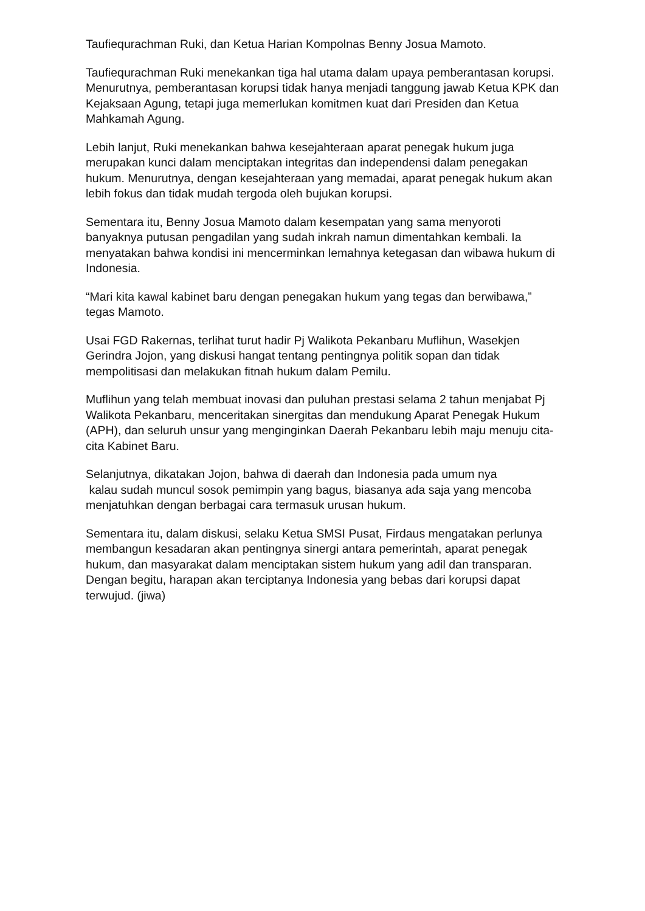Taufiequrachman Ruki, dan Ketua Harian Kompolnas Benny Josua Mamoto.
Taufiequrachman Ruki menekankan tiga hal utama dalam upaya pemberantasan korupsi. Menurutnya, pemberantasan korupsi tidak hanya menjadi tanggung jawab Ketua KPK dan Kejaksaan Agung, tetapi juga memerlukan komitmen kuat dari Presiden dan Ketua Mahkamah Agung.
Lebih lanjut, Ruki menekankan bahwa kesejahteraan aparat penegak hukum juga merupakan kunci dalam menciptakan integritas dan independensi dalam penegakan hukum. Menurutnya, dengan kesejahteraan yang memadai, aparat penegak hukum akan lebih fokus dan tidak mudah tergoda oleh bujukan korupsi.
Sementara itu, Benny Josua Mamoto dalam kesempatan yang sama menyoroti banyaknya putusan pengadilan yang sudah inkrah namun dimentahkan kembali. Ia menyatakan bahwa kondisi ini mencerminkan lemahnya ketegasan dan wibawa hukum di Indonesia.
“Mari kita kawal kabinet baru dengan penegakan hukum yang tegas dan berwibawa,” tegas Mamoto.
Usai FGD Rakernas, terlihat turut hadir Pj Walikota Pekanbaru Muflihun, Wasekjen Gerindra Jojon, yang diskusi hangat tentang pentingnya politik sopan dan tidak mempolitisasi dan melakukan fitnah hukum dalam Pemilu.
Muflihun yang telah membuat inovasi dan puluhan prestasi selama 2 tahun menjabat Pj Walikota Pekanbaru, menceritakan sinergitas dan mendukung Aparat Penegak Hukum (APH), dan seluruh unsur yang menginginkan Daerah Pekanbaru lebih maju menuju cita-cita Kabinet Baru.
Selanjutnya, dikatakan Jojon, bahwa di daerah dan Indonesia pada umum nya
kalau sudah muncul sosok pemimpin yang bagus, biasanya ada saja yang mencoba menjatuhkan dengan berbagai cara termasuk urusan hukum.
Sementara itu, dalam diskusi, selaku Ketua SMSI Pusat, Firdaus mengatakan perlunya membangun kesadaran akan pentingnya sinergi antara pemerintah, aparat penegak hukum, dan masyarakat dalam menciptakan sistem hukum yang adil dan transparan. Dengan begitu, harapan akan terciptanya Indonesia yang bebas dari korupsi dapat terwujud. (jiwa)